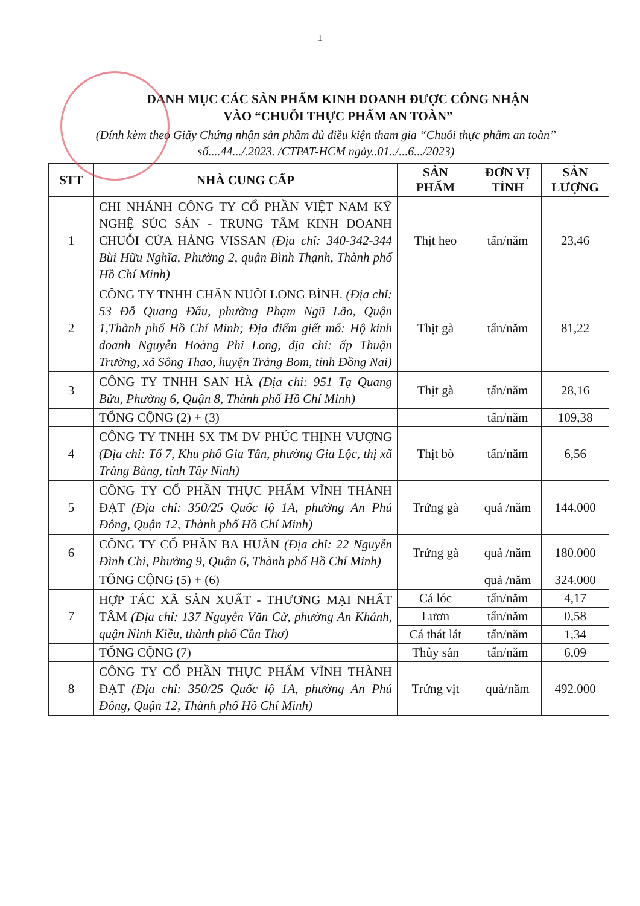1
DANH MỤC CÁC SẢN PHẨM KINH DOANH ĐƯỢC CÔNG NHẬN
VÀO “CHUỖI THỰC PHẨM AN TOÀN”
(Đính kèm theo Giấy Chứng nhận sản phẩm đủ điều kiện tham gia “Chuỗi thực phẩm an toàn” số....44.../.2023. /CTPAT-HCM ngày..01../...6.../2023)
| STT | NHÀ CUNG CẤP | SẢN PHẨM | ĐƠN VỊ TÍNH | SẢN LƯỢNG |
| --- | --- | --- | --- | --- |
| 1 | CHI NHÁNH CÔNG TY CỔ PHẦN VIỆT NAM KỸ NGHỆ SÚC SẢN - TRUNG TÂM KINH DOANH CHUỖI CỬA HÀNG VISSAN (Địa chỉ: 340-342-344 Bùi Hữu Nghĩa, Phường 2, quận Bình Thạnh, Thành phố Hồ Chí Minh) | Thịt heo | tấn/năm | 23,46 |
| 2 | CÔNG TY TNHH CHĂN NUÔI LONG BÌNH. (Địa chỉ: 53 Đỗ Quang Đẩu, phường Phạm Ngũ Lão, Quận 1,Thành phố Hồ Chí Minh; Địa điểm giết mổ: Hộ kinh doanh Nguyễn Hoàng Phi Long, địa chỉ: ấp Thuận Trường, xã Sông Thao, huyện Trảng Bom, tỉnh Đồng Nai) | Thịt gà | tấn/năm | 81,22 |
| 3 | CÔNG TY TNHH SAN HÀ (Địa chỉ: 951 Tạ Quang Bửu, Phường 6, Quận 8, Thành phố Hồ Chí Minh) | Thịt gà | tấn/năm | 28,16 |
| | TỔNG CỘNG (2) + (3) | | tấn/năm | 109,38 |
| 4 | CÔNG TY TNHH SX TM DV PHÚC THỊNH VƯỢNG (Địa chỉ: Tổ 7, Khu phố Gia Tân, phường Gia Lộc, thị xã Trảng Bàng, tỉnh Tây Ninh) | Thịt bò | tấn/năm | 6,56 |
| 5 | CÔNG TY CỔ PHẦN THỰC PHẨM VĨNH THÀNH ĐẠT (Địa chỉ: 350/25 Quốc lộ 1A, phường An Phú Đông, Quận 12, Thành phố Hồ Chí Minh) | Trứng gà | quả /năm | 144.000 |
| 6 | CÔNG TY CỔ PHẦN BA HUÂN (Địa chỉ: 22 Nguyễn Đình Chi, Phường 9, Quận 6, Thành phố Hồ Chí Minh) | Trứng gà | quả /năm | 180.000 |
| | TỔNG CỘNG (5) + (6) | | quả /năm | 324.000 |
| 7 | HỢP TÁC XÃ SẢN XUẤT - THƯƠNG MẠI NHẤT TÂM (Địa chỉ: 137 Nguyễn Văn Cừ, phường An Khánh, quận Ninh Kiều, thành phố Cần Thơ) | Cá lóc | tấn/năm | 4,17 |
| | | Lươn | tấn/năm | 0,58 |
| | | Cá thát lát | tấn/năm | 1,34 |
| | TỔNG CỘNG (7) | Thủy sản | tấn/năm | 6,09 |
| 8 | CÔNG TY CỔ PHẦN THỰC PHẨM VĨNH THÀNH ĐẠT (Địa chỉ: 350/25 Quốc lộ 1A, phường An Phú Đông, Quận 12, Thành phố Hồ Chí Minh) | Trứng vịt | quả/năm | 492.000 |